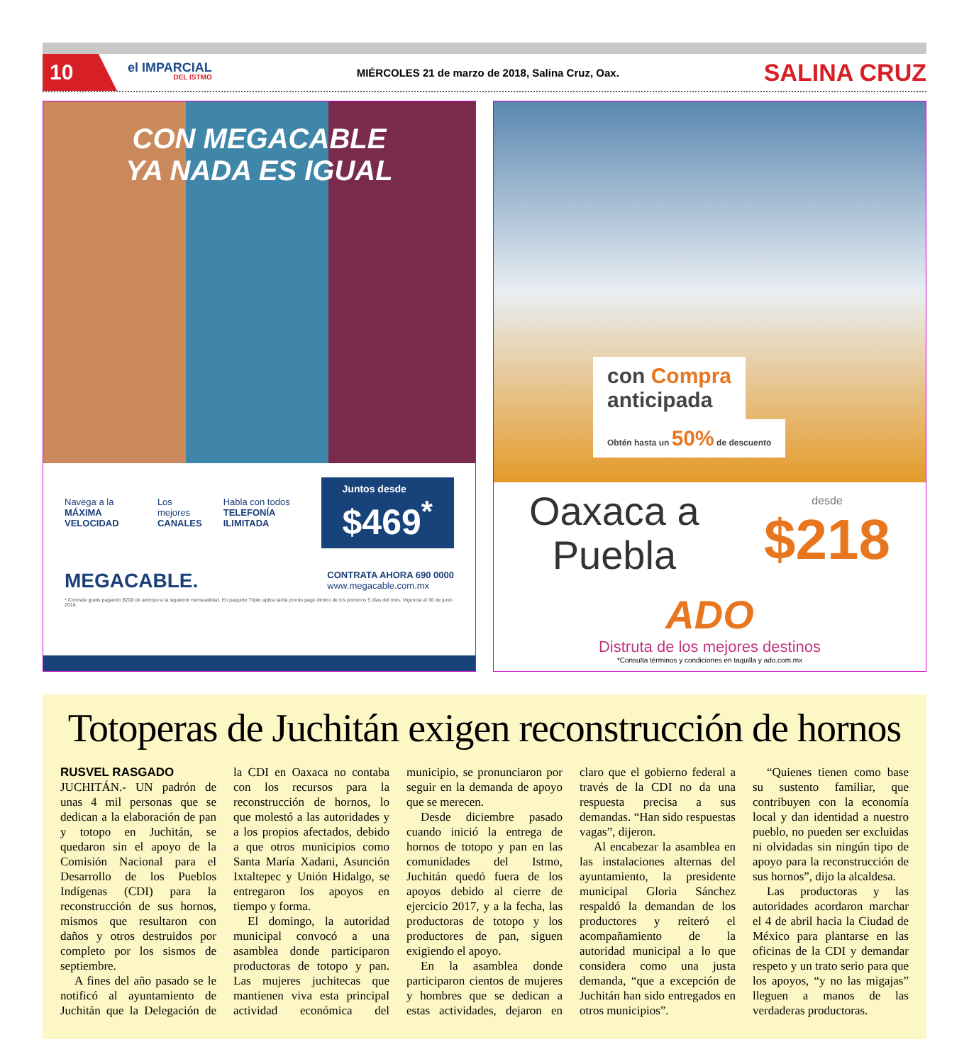10
el IMPARCIAL
DEL ISTMO
MIÉRCOLES 21 de marzo de 2018, Salina Cruz, Oax.
SALINA CRUZ
CON MEGACABLE
YA NADA ES IGUAL
Navega a la
MÁXIMA VELOCIDAD
Los mejores
CANALES
Habla con todos
TELEFONÍA ILIMITADA
Juntos desde $469<sup>*</sup>
MEGACABLE.
CONTRATA AHORA 690 0000
www.megacable.com.mx
* Contrata gratis pagando $200 de anticipo a la siguiente mensualidad. En paquete Triple aplica tarifa pronto pago dentro de los primeros 5 días del mes. Vigencia al 30 de junio 2018.
con Compra
anticipada
Obtén hasta un 50% de descuento
Oaxaca a
Puebla
desde
$218
ADO
Distruta de los mejores destinos
*Consulta términos y condiciones en taquilla y ado.com.mx
Totoperas de Juchitán exigen reconstrucción de hornos
RUSVEL RASGADO
JUCHITÁN.- UN padrón de unas 4 mil personas que se dedican a la elaboración de pan y totopo en Juchitán, se quedaron sin el apoyo de la Comisión Nacional para el Desarrollo de los Pueblos Indígenas (CDI) para la reconstrucción de sus hornos, mismos que resultaron con daños y otros destruidos por completo por los sismos de septiembre.
A fines del año pasado se le notificó al ayuntamiento de Juchitán que la Delegación de la CDI en Oaxaca no contaba con los recursos para la reconstrucción de hornos, lo que molestó a las autoridades y a los propios afectados, debido a que otros municipios como Santa María Xadani, Asunción Ixtaltepec y Unión Hidalgo, se entregaron los apoyos en tiempo y forma.
El domingo, la autoridad municipal convocó a una asamblea donde participaron productoras de totopo y pan. Las mujeres juchitecas que mantienen viva esta principal actividad económica del municipio, se pronunciaron por seguir en la demanda de apoyo que se merecen.
Desde diciembre pasado cuando inició la entrega de hornos de totopo y pan en las comunidades del Istmo, Juchitán quedó fuera de los apoyos debido al cierre de ejercicio 2017, y a la fecha, las productoras de totopo y los productores de pan, siguen exigiendo el apoyo.
En la asamblea donde participaron cientos de mujeres y hombres que se dedican a estas actividades, dejaron en claro que el gobierno federal a través de la CDI no da una respuesta precisa a sus demandas. “Han sido respuestas vagas”, dijeron.
Al encabezar la asamblea en las instalaciones alternas del ayuntamiento, la presidente municipal Gloria Sánchez respaldó la demandan de los productores y reiteró el acompañamiento de la autoridad municipal a lo que considera como una justa demanda, “que a excepción de Juchitán han sido entregados en otros municipios”.
“Quienes tienen como base su sustento familiar, que contribuyen con la economía local y dan identidad a nuestro pueblo, no pueden ser excluidas ni olvidadas sin ningún tipo de apoyo para la reconstrucción de sus hornos”, dijo la alcaldesa.
Las productoras y las autoridades acordaron marchar el 4 de abril hacia la Ciudad de México para plantarse en las oficinas de la CDI y demandar respeto y un trato serio para que los apoyos, “y no las migajas” lleguen a manos de las verdaderas productoras.